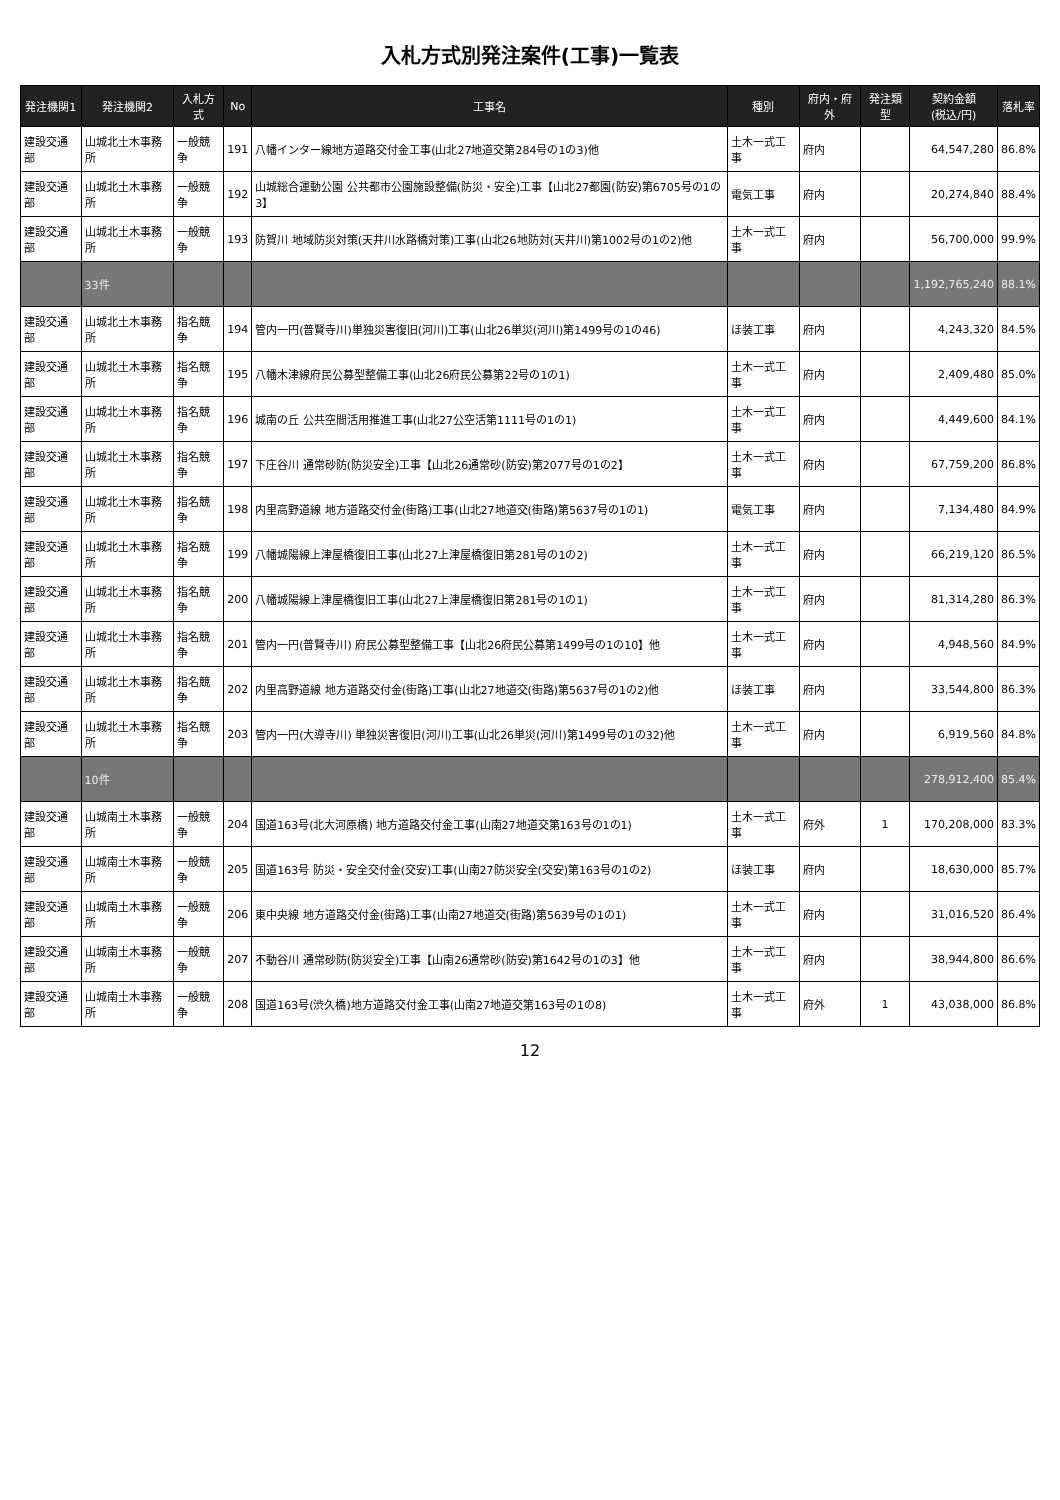入札方式別発注案件(工事)一覧表
| 発注機関1 | 発注機関2 | 入札方式 | No | 工事名 | 種別 | 府内・府外 | 発注類型 | 契約金額 (税込/円) | 落札率 |
| --- | --- | --- | --- | --- | --- | --- | --- | --- | --- |
| 建設交通部 | 山城北土木事務所 | 一般競争 | 191 | 八幡インター線地方道路交付金工事(山北27地道交第284号の1の3)他 | 土木一式工事 | 府内 | | 64,547,280 | 86.8% |
| 建設交通部 | 山城北土木事務所 | 一般競争 | 192 | 山城総合運動公園 公共都市公園施設整備(防災・安全)工事【山北27都園(防安)第6705号の1の3】 | 電気工事 | 府内 | | 20,274,840 | 88.4% |
| 建設交通部 | 山城北土木事務所 | 一般競争 | 193 | 防賀川 地域防災対策(天井川水路橋対策)工事(山北26地防対(天井川)第1002号の1の2)他 | 土木一式工事 | 府内 | | 56,700,000 | 99.9% |
| | 33件 | | | | | | | 1,192,765,240 | 88.1% |
| 建設交通部 | 山城北土木事務所 | 指名競争 | 194 | 管内一円(普賢寺川)単独災害復旧(河川)工事(山北26単災(河川)第1499号の1の46) | ほ装工事 | 府内 | | 4,243,320 | 84.5% |
| 建設交通部 | 山城北土木事務所 | 指名競争 | 195 | 八幡木津線府民公募型整備工事(山北26府民公募第22号の1の1) | 土木一式工事 | 府内 | | 2,409,480 | 85.0% |
| 建設交通部 | 山城北土木事務所 | 指名競争 | 196 | 城南の丘 公共空間活用推進工事(山北27公空活第1111号の1の1) | 土木一式工事 | 府内 | | 4,449,600 | 84.1% |
| 建設交通部 | 山城北土木事務所 | 指名競争 | 197 | 下庄谷川 通常砂防(防災安全)工事【山北26通常砂(防安)第2077号の1の2】 | 土木一式工事 | 府内 | | 67,759,200 | 86.8% |
| 建設交通部 | 山城北土木事務所 | 指名競争 | 198 | 内里高野道線 地方道路交付金(街路)工事(山北27地道交(街路)第5637号の1の1) | 電気工事 | 府内 | | 7,134,480 | 84.9% |
| 建設交通部 | 山城北土木事務所 | 指名競争 | 199 | 八幡城陽線上津屋橋復旧工事(山北27上津屋橋復旧第281号の1の2) | 土木一式工事 | 府内 | | 66,219,120 | 86.5% |
| 建設交通部 | 山城北土木事務所 | 指名競争 | 200 | 八幡城陽線上津屋橋復旧工事(山北27上津屋橋復旧第281号の1の1) | 土木一式工事 | 府内 | | 81,314,280 | 86.3% |
| 建設交通部 | 山城北土木事務所 | 指名競争 | 201 | 管内一円(普賢寺川) 府民公募型整備工事【山北26府民公募第1499号の1の10】他 | 土木一式工事 | 府内 | | 4,948,560 | 84.9% |
| 建設交通部 | 山城北土木事務所 | 指名競争 | 202 | 内里高野道線 地方道路交付金(街路)工事(山北27地道交(街路)第5637号の1の2)他 | ほ装工事 | 府内 | | 33,544,800 | 86.3% |
| 建設交通部 | 山城北土木事務所 | 指名競争 | 203 | 管内一円(大導寺川) 単独災害復旧(河川)工事(山北26単災(河川)第1499号の1の32)他 | 土木一式工事 | 府内 | | 6,919,560 | 84.8% |
| | 10件 | | | | | | | 278,912,400 | 85.4% |
| 建設交通部 | 山城南土木事務所 | 一般競争 | 204 | 国道163号(北大河原橋) 地方道路交付金工事(山南27地道交第163号の1の1) | 土木一式工事 | 府外 | 1 | 170,208,000 | 83.3% |
| 建設交通部 | 山城南土木事務所 | 一般競争 | 205 | 国道163号 防災・安全交付金(交安)工事(山南27防災安全(交安)第163号の1の2) | ほ装工事 | 府内 | | 18,630,000 | 85.7% |
| 建設交通部 | 山城南土木事務所 | 一般競争 | 206 | 東中央線 地方道路交付金(街路)工事(山南27地道交(街路)第5639号の1の1) | 土木一式工事 | 府内 | | 31,016,520 | 86.4% |
| 建設交通部 | 山城南土木事務所 | 一般競争 | 207 | 不動谷川 通常砂防(防災安全)工事【山南26通常砂(防安)第1642号の1の3】他 | 土木一式工事 | 府内 | | 38,944,800 | 86.6% |
| 建設交通部 | 山城南土木事務所 | 一般競争 | 208 | 国道163号(渋久橋)地方道路交付金工事(山南27地道交第163号の1の8) | 土木一式工事 | 府外 | 1 | 43,038,000 | 86.8% |
12